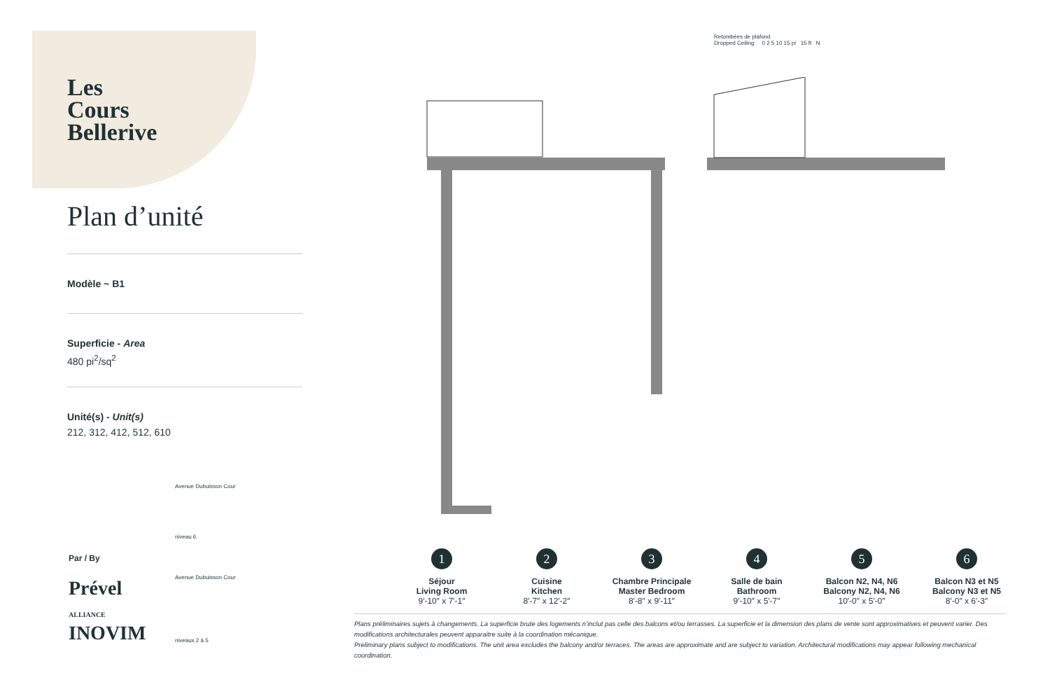Les
Cours
Bellerive
Plan d’unité
Modèle ~ B1
Superficie - Area
480 pi<sup>2</sup>/sq<sup>2</sup>
Unité(s) - Unit(s)
212, 312, 412, 512, 610
Par / By
Prével
ALLIANCE
INOVIM
Avenue Dubuisson Cour
niveau 6
Avenue Dubuisson Cour
niveaux 2 à 5
Retombées de plafond
Dropped Ceiling 0 2 5 10 15 pi 15 ft N
1
Séjour
Living Room
9′-10″ x 7′-1″
2
Cuisine
Kitchen
8′-7″ x 12′-2″
3
Chambre Principale
Master Bedroom
8′-8″ x 9′-11″
4
Salle de bain
Bathroom
9′-10″ x 5′-7″
5
Balcon N2, N4, N6
Balcony N2, N4, N6
10′-0″ x 5′-0″
6
Balcon N3 et N5
Balcony N3 et N5
8′-0″ x 6′-3″
Plans préliminaires sujets à changements. La superficie brute des logements n’inclut pas celle des balcons et/ou terrasses. La superficie et la dimension des plans de vente sont approximatives et peuvent varier. Des modifications architecturales peuvent apparaitre suite à la coordination mécanique.
Preliminary plans subject to modifications. The unit area excludes the balcony and/or terraces. The areas are approximate and are subject to variation. Architectural modifications may appear following mechanical coordination.